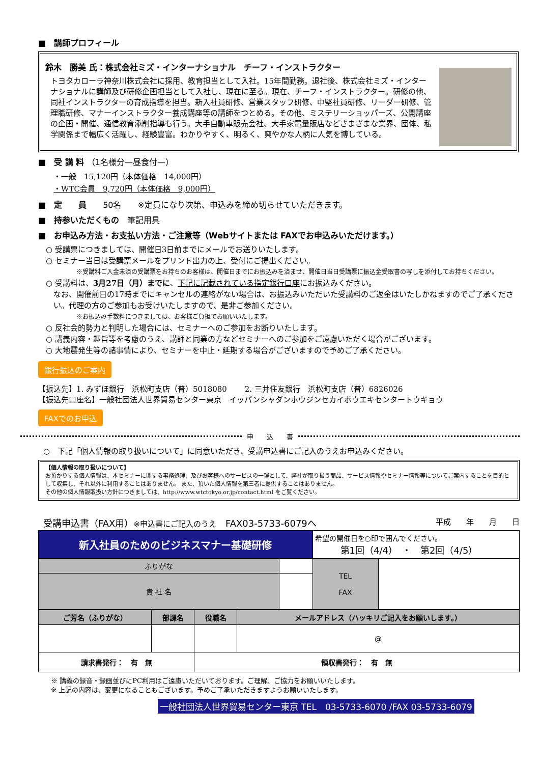■　講師プロフィール
鈴木　勝美 氏：株式会社ミズ・インターナショナル　チーフ・インストラクター
トヨタカローラ神奈川株式会社に採用、教育担当として入社。15年間勤務。退社後、株式会社ミズ・インターナショナルに講師及び研修企画担当として入社し、現在に至る。現在、チーフ・インストラクター。研修の他、同社インストラクターの育成指導を担当。新入社員研修、営業スタッフ研修、中堅社員研修、リーダー研修、管理職研修、マナーインストラクター養成講座等の講師をつとめる。その他、ミステリーショッパーズ、公開講座の企画・開催、通信教育添削指導も行う。大手自動車販売会社、大手家電量販店などさまざまな業界、団体、私学関係まで幅広く活躍し、経験豊富。わかりやすく、明るく、爽やかな人柄に人気を博している。
■　受 講 料 （1名様分—昼食付—）
・一般　15,120円（本体価格　14,000円）
・WTC会員　9,720円（本体価格　9,000円）
■　定　　員　　50名　　※定員になり次第、申込みを締め切らせていただきます。
■　持参いただくもの　筆記用具
■　お申込み方法・お支払い方法・ご注意等（Webサイトまたは FAXでお申込みいただけます。）
○ 受講票につきましては、開催日3日前までにメールでお送りいたします。
○ セミナー当日は受講票メールをプリント出力の上、受付にご提出ください。
※受講料ご入金未済の受講票をお持ちのお客様は、開催日までにお振込みを済ませ、開催日当日受講票に振込金受取書の写しを添付してお持ちください。
○ 受講料は、3月27日（月）までに、下記に記載されている指定銀行口座にお振込みください。
なお、開催前日の17時までにキャンセルの連絡がない場合は、お振込みいただいた受講料のご返金はいたしかねますのでご了承ください。代理の方のご参加もお受けいたしますので、是非ご参加ください。
※お振込み手数料につきましては、お客様ご負担でお願いいたします。
○ 反社会的勢力と判明した場合には、セミナーへのご参加をお断りいたします。
○ 講義内容・趣旨等を考慮のうえ、講師と同業の方などセミナーへのご参加をご遠慮いただく場合がございます。
○ 大地震発生等の諸事情により、セミナーを中止・延期する場合がございますので予めご了承ください。
銀行振込のご案内
【振込先】1. みずほ銀行　浜松町支店（普）5018080　　 2. 三井住友銀行　浜松町支店（普）6826026
【振込先口座名】一般社団法人世界貿易センター東京　イッパンシャダンホウジンセカイボウエキセンタートウキョウ
FAXでのお申込
申　　込　　書
○　下記「個人情報の取り扱いについて」に同意いただき、受講申込書にご記入のうえお申込みください。
【個人情報の取り扱いについて】
お預かりする個人情報は、本セミナーに関する事務処理、及びお客様へのサービスの一環として、弊社が取り扱う商品、サービス情報やセミナー情報等についてご案内することを目的として収集し、それ以外に利用することはありません。 また、頂いた個人情報を第三者に提供することはありません。
その他の個人情報取扱い方針につきましては、http://www.wtctokyo.or.jp/contact.html をご覧ください。
受講申込書（FAX用）※申込書にご記入のうえ　FAX03-5733-6079へ 平成　　年　　月　　日
| 新入社員のためのビジネスマナー基礎研修 | | 希望の開催日を○印で囲んでください。 第1回（4/4） ・ 第2回（4/5） | |
| ふりがな | | TEL FAX | |
| 貴 社 名 | | | |
| ご芳名（ふりがな） | 部課名 | 役職名 | メールアドレス（ハッキリご記入をお願いします。） |
| --- | --- | --- | --- |
| | | | @ |
| 請求書発行： 有 無 | | 領収書発行： 有 無 | |
※ 講義の録音・録画並びにPC利用はご遠慮いただいております。ご理解、ご協力をお願いいたします。
※ 上記の内容は、変更になることもございます。予めご了承いただきますようお願いいたします。
一般社団法人世界貿易センター東京 TEL　03-5733-6070 /FAX 03-5733-6079